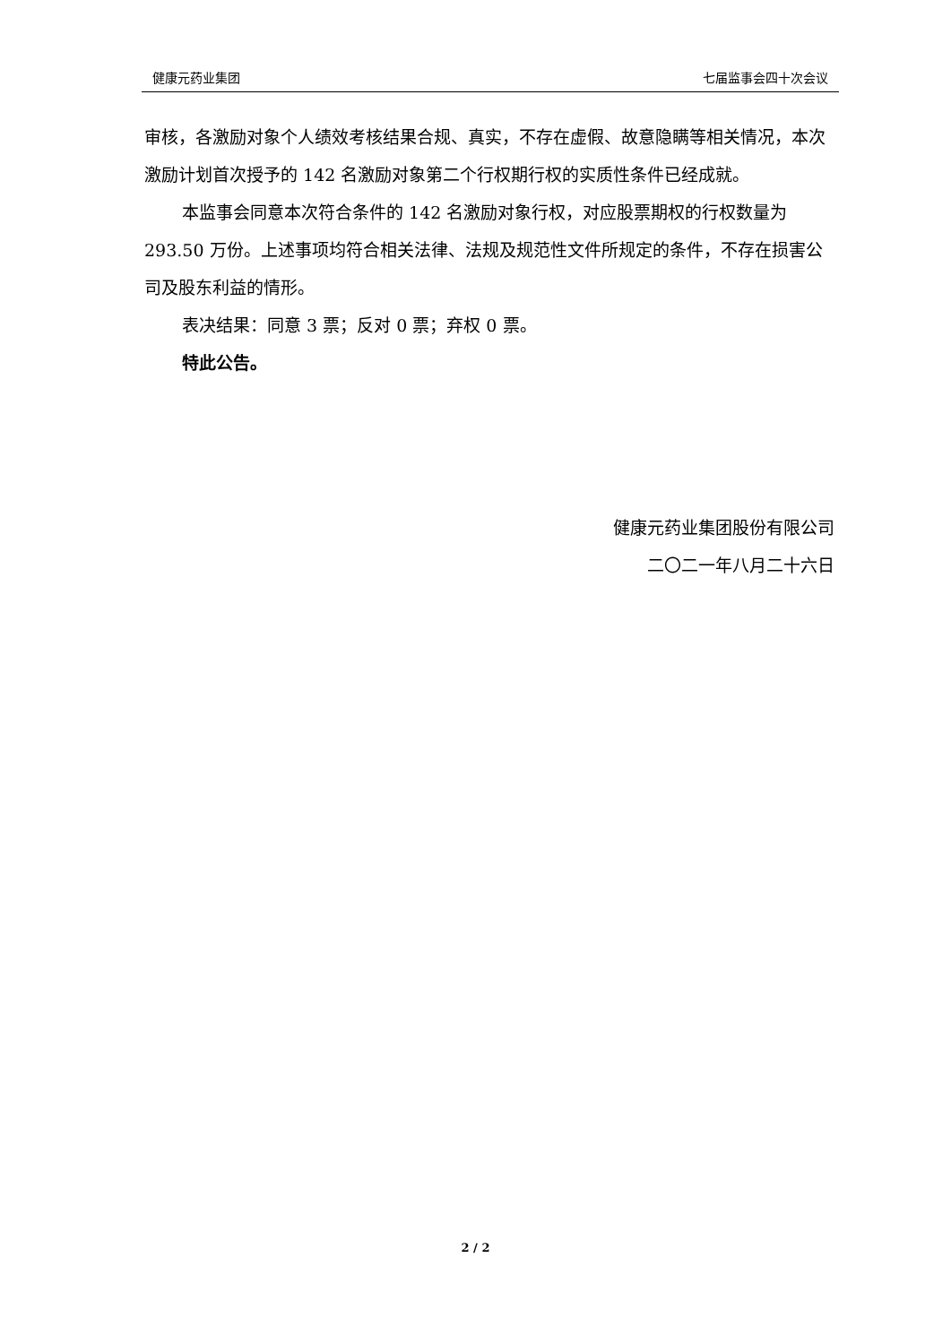健康元药业集团 七届监事会四十次会议
审核，各激励对象个人绩效考核结果合规、真实，不存在虚假、故意隐瞒等相关情况，本次激励计划首次授予的 142 名激励对象第二个行权期行权的实质性条件已经成就。
本监事会同意本次符合条件的 142 名激励对象行权，对应股票期权的行权数量为 293.50 万份。上述事项均符合相关法律、法规及规范性文件所规定的条件，不存在损害公司及股东利益的情形。
表决结果：同意 3 票；反对 0 票；弃权 0 票。
特此公告。
健康元药业集团股份有限公司
二〇二一年八月二十六日
2 / 2